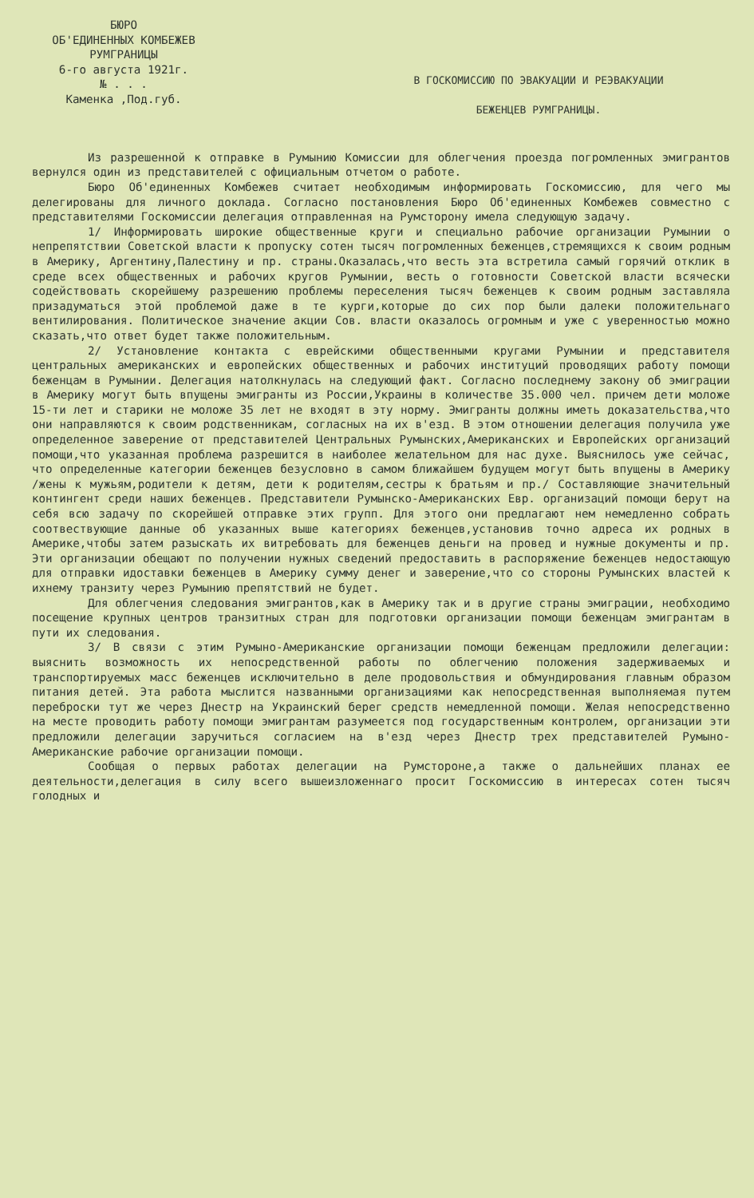БЮРО
ОБ'ЕДИНЕННЫХ КОМБЕЖЕВ
РУМГРАНИЦЫ
6-го августа 1921г.
№ . . .
Каменка ,Под.губ.
В ГОСКОМИССИЮ ПО ЭВАКУАЦИИ И РЕЭВАКУАЦИИ
БЕЖЕНЦЕВ РУМГРАНИЦЫ.
Из разрешенной к отправке в Румынию Комиссии для облегчения проезда погромленных эмигрантов вернулся один из представителей с официальным отчетом о работе.
Бюро Об'единенных Комбежев считает необходимым информировать Госкомиссию, для чего мы делегированы для личного доклада. Согласно постановления Бюро Об'единенных Комбежев совместно с представителями Госкомиссии делегация отправленная на Румсторону имела следующую задачу.
1/ Информировать широкие общественные круги и специально рабочие организации Румынии о непрепятствии Советской власти к пропуску сотен тысяч погромленных беженцев,стремящихся к своим родным в Америку, Аргентину,Палестину и пр. страны.Оказалась,что весть эта встретила самый горячий отклик в среде всех общественных и рабочих кругов Румынии, весть о готовности Советской власти всячески содействовать скорейшему разрешению проблемы переселения тысяч беженцев к своим родным заставляла призадуматься этой проблемой даже в те курги,которые до сих пор были далеки положительнаго вентилирования. Политическое значение акции Сов. власти оказалось огромным и уже с уверенностью можно сказать,что ответ будет также положительным.
2/ Установление контакта с еврейскими общественными кругами Румынии и представителя центральных американских и европейских общественных и рабочих институций проводящих работу помощи беженцам в Румынии. Делегация натолкнулась на следующий факт. Согласно последнему закону об эмиграции в Америку могут быть впущены эмигранты из России,Украины в количестве 35.000 чел. причем дети моложе 15-ти лет и старики не моложе 35 лет не входят в эту норму. Эмигранты должны иметь доказательства,что они направляются к своим родственникам, согласных на их в'езд. В этом отношении делегация получила уже определенное заверение от представителей Центральных Румынских,Американских и Европейских организаций помощи,что указанная проблема разрешится в наиболее желательном для нас духе. Выяснилось уже сейчас, что определенные категории беженцев безусловно в самом ближайшем будущем могут быть впущены в Америку /жены к мужьям,родители к детям, дети к родителям,сестры к братьям и пр./ Составляющие значительный контингент среди наших беженцев. Представители Румынско-Американских Евр. организаций помощи берут на себя всю задачу по скорейшей отправке этих групп. Для этого они предлагают нем немедленно собрать соотвествующие данные об указанных выше категориях беженцев,установив точно адреса их родных в Америке,чтобы затем разыскать их витребовать для беженцев деньги на провед и нужные документы и пр. Эти организации обещают по получении нужных сведений предоставить в распоряжение беженцев недостающую для отправки идоставки беженцев в Америку сумму денег и заверение,что со стороны Румынских властей к ихнему транзиту через Румынию препятствий не будет.
Для облегчения следования эмигрантов,как в Америку так и в другие страны эмиграции, необходимо посещение крупных центров транзитных стран для подготовки организации помощи беженцам эмигрантам в пути их следования.
3/ В связи с этим Румыно-Американские организации помощи беженцам предложили делегации: выяснить возможность их непосредственной работы по облегчению положения задерживаемых и транспортируемых масс беженцев исключительно в деле продовольствия и обмундирования главным образом питания детей. Эта работа мыслится названными организациями как непосредственная выполняемая путем переброски тут же через Днестр на Украинский берег средств немедленной помощи. Желая непосредственно на месте проводить работу помощи эмигрантам разумеется под государственным контролем, организации эти предложили делегации заручиться согласием на в'езд через Днестр трех представителей Румыно-Американские рабочие организации помощи.
Сообщая о первых работах делегации на Румстороне,а также о дальнейших планах ее деятельности,делегация в силу всего вышеизложеннаго просит Госкомиссию в интересах сотен тысяч голодных и